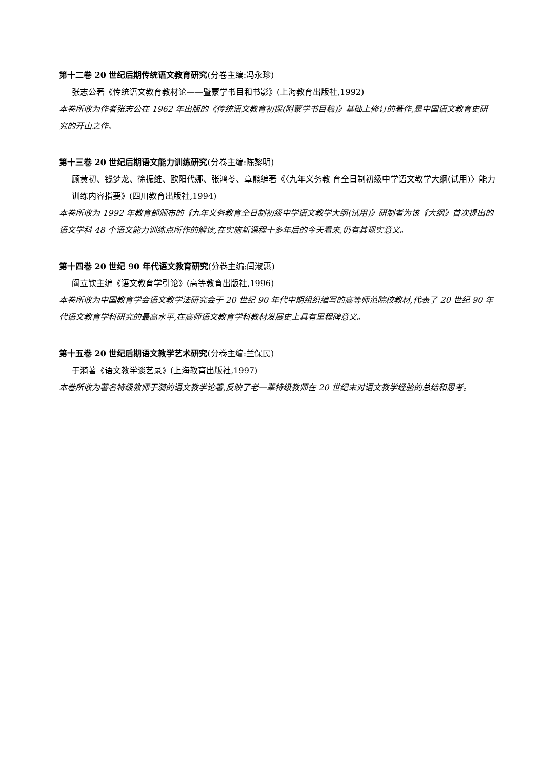第十二卷 20 世纪后期传统语文教育研究(分卷主编:冯永珍)
张志公著《传统语文教育教材论——暨蒙学书目和书影》(上海教育出版社,1992)
本卷所收为作者张志公在 1962 年出版的《传统语文教育初探(附蒙学书目稿)》基础上修订的著作,是中国语文教育史研究的开山之作。
第十三卷 20 世纪后期语文能力训练研究(分卷主编:陈黎明)
顾黄初、钱梦龙、徐振维、欧阳代娜、张鸿苓、章熊编著《〈九年义务教 育全日制初级中学语文教学大纲(试用)〉能力训练内容指要》(四川教育出版社,1994)
本卷所收为 1992 年教育部颁布的《九年义务教育全日制初级中学语文教学大纲(试用)》研制者为该《大纲》首次提出的语文学科 48 个语文能力训练点所作的解读,在实施新课程十多年后的今天看来,仍有其现实意义。
第十四卷 20 世纪 90 年代语文教育研究(分卷主编:闫淑惠)
阎立钦主编《语文教育学引论》(高等教育出版社,1996)
本卷所收为中国教育学会语文教学法研究会于 20 世纪 90 年代中期组织编写的高等师范院校教材,代表了 20 世纪 90 年代语文教育学科研究的最高水平,在高师语文教育学科教材发展史上具有里程碑意义。
第十五卷 20 世纪后期语文教学艺术研究(分卷主编:兰保民)
于漪著《语文教学谈艺录》(上海教育出版社,1997)
本卷所收为著名特级教师于漪的语文教学论著,反映了老一辈特级教师在 20 世纪末对语文教学经验的总结和思考。